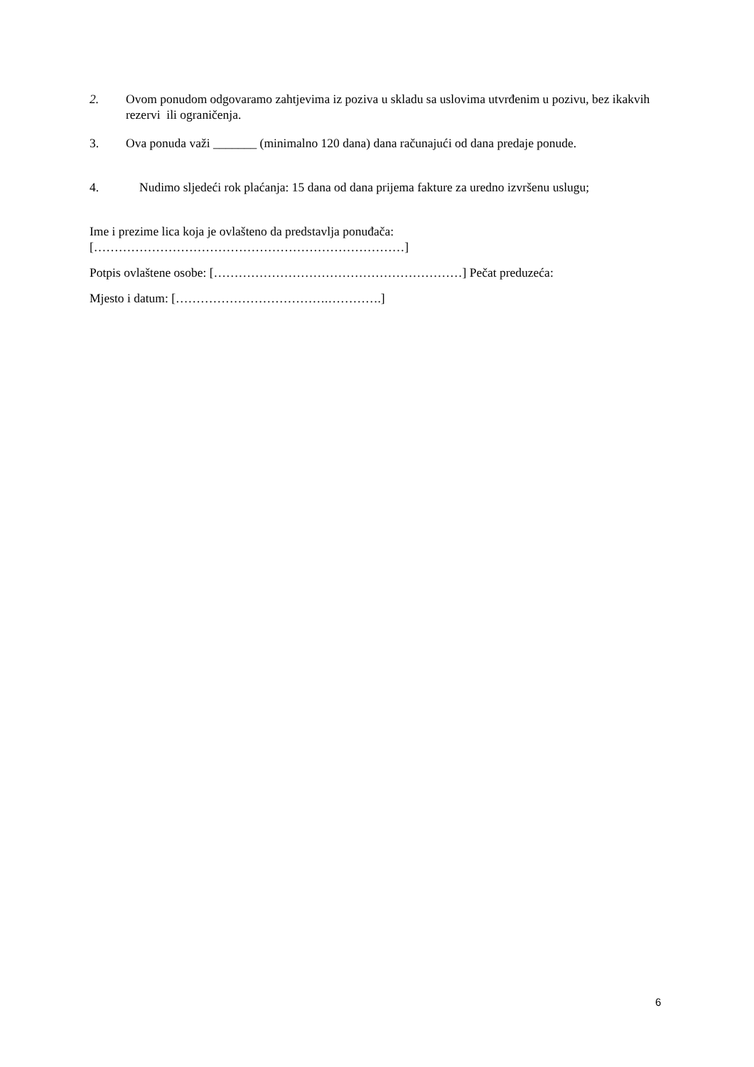2. Ovom ponudom odgovaramo zahtjevima iz poziva u skladu sa uslovima utvrđenim u pozivu, bez ikakvih rezervi ili ograničenja.
3. Ova ponuda važi _______ (minimalno 120 dana) dana računajući od dana predaje ponude.
4. Nudimo sljedeći rok plaćanja: 15 dana od dana prijema fakture za uredno izvršenu uslugu;
Ime i prezime lica koja je ovlašteno da predstavlja ponuđača:
[…………………………………………………………………]
Potpis ovlaštene osobe: [……………………………………………………] Pečat preduzeća:
Mjesto i datum: [……………………………….………….]
6